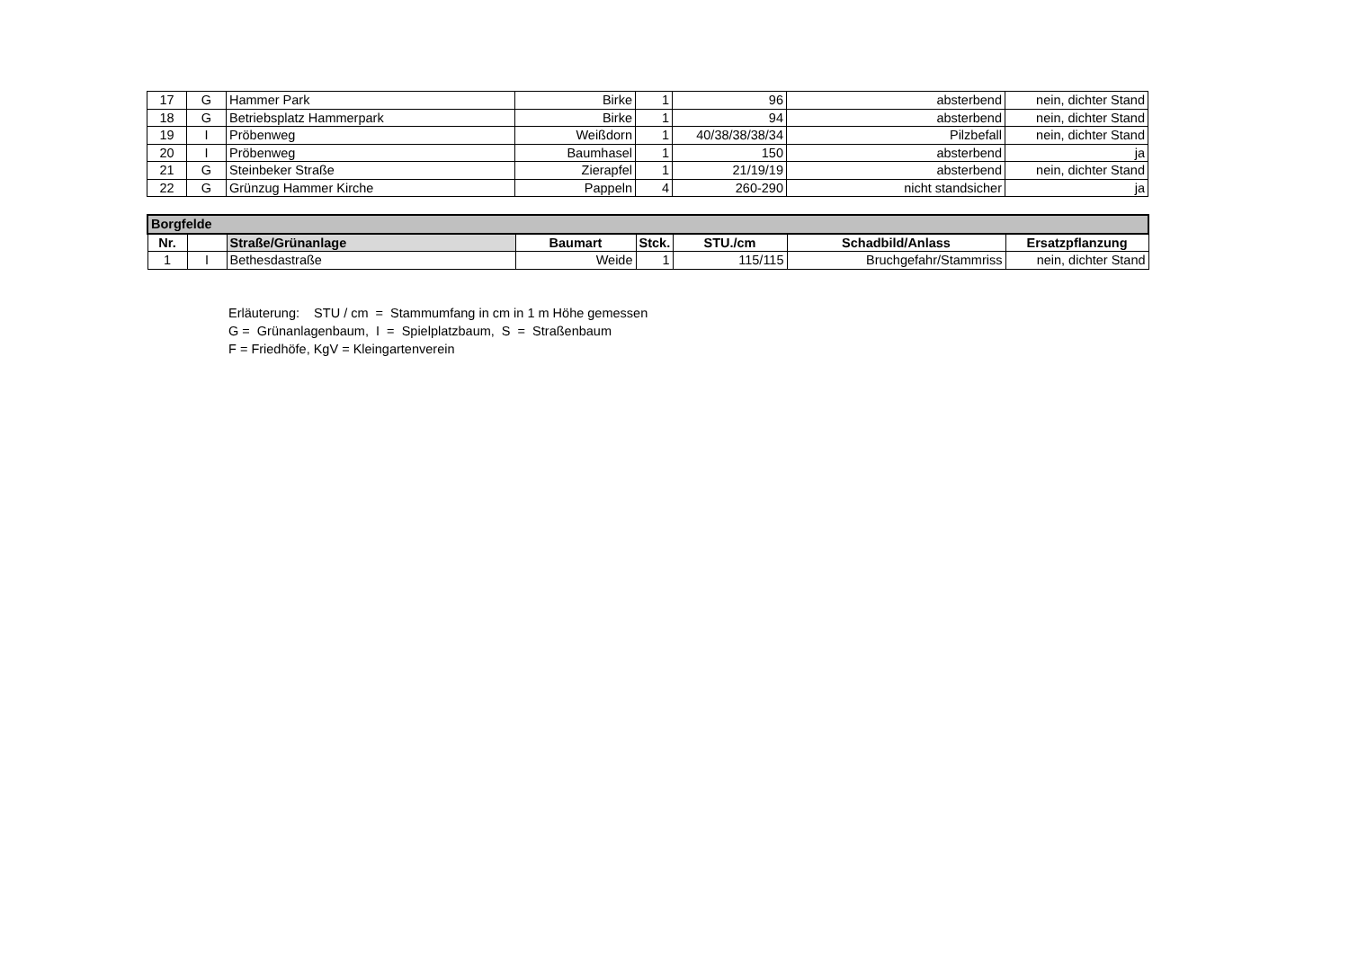| 17 | G | Hammer Park | Birke | 1 | 96 | absterbend | nein, dichter Stand |
| 18 | G | Betriebsplatz Hammerpark | Birke | 1 | 94 | absterbend | nein, dichter Stand |
| 19 | I | Pröbenweg | Weißdorn | 1 | 40/38/38/38/34 | Pilzbefall | nein, dichter Stand |
| 20 | I | Pröbenweg | Baumhasel | 1 | 150 | absterbend | ja |
| 21 | G | Steinbeker Straße | Zierapfel | 1 | 21/19/19 | absterbend | nein, dichter Stand |
| 22 | G | Grünzug Hammer Kirche | Pappeln | 4 | 260-290 | nicht standsicher | ja |
| Borgfelde | | | | | | | |
| Nr. | | Straße/Grünanlage | Baumart | Stck. | STU./cm | Schadbild/Anlass | Ersatzpflanzung |
| 1 | I | Bethesdastraße | Weide | 1 | 115/115 | Bruchgefahr/Stammriss | nein, dichter Stand |
Erläuterung: STU / cm = Stammumfang in cm in 1 m Höhe gemessen
G = Grünanlagenbaum, I = Spielplatzbaum, S = Straßenbaum
F = Friedhöfe, KgV = Kleingartenverein